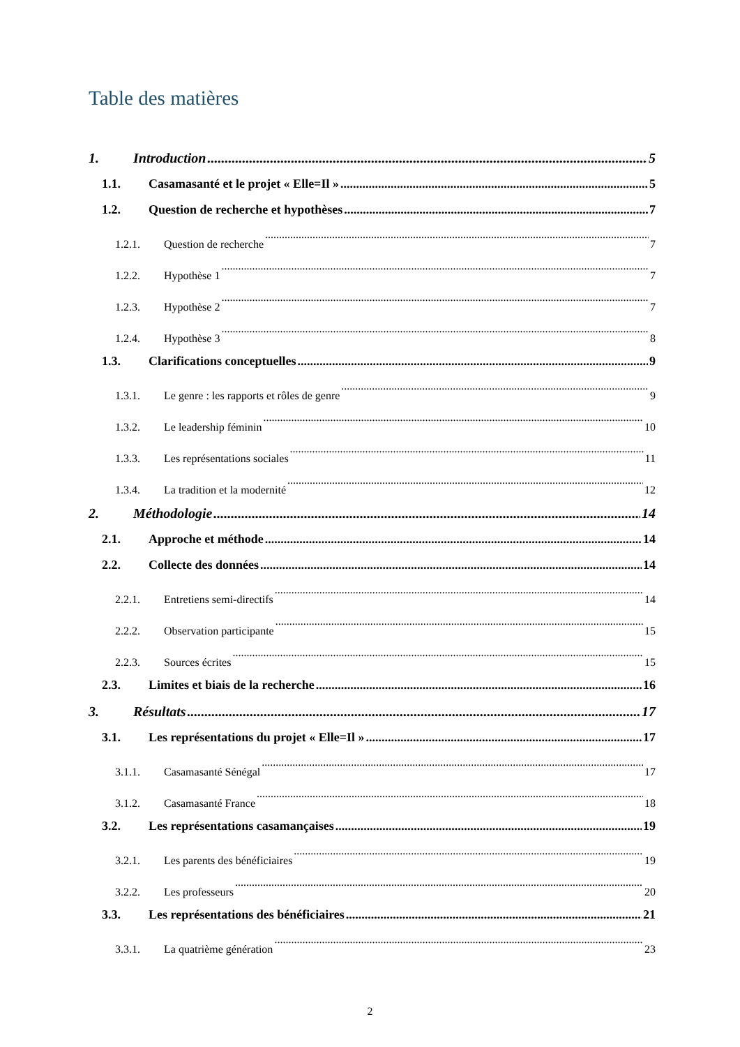Table des matières
1. Introduction 5
1.1. Casamasanté et le projet « Elle=Il » 5
1.2. Question de recherche et hypothèses 7
1.2.1. Question de recherche 7
1.2.2. Hypothèse 1 7
1.2.3. Hypothèse 2 7
1.2.4. Hypothèse 3 8
1.3. Clarifications conceptuelles 9
1.3.1. Le genre : les rapports et rôles de genre 9
1.3.2. Le leadership féminin 10
1.3.3. Les représentations sociales 11
1.3.4. La tradition et la modernité 12
2. Méthodologie 14
2.1. Approche et méthode 14
2.2. Collecte des données 14
2.2.1. Entretiens semi-directifs 14
2.2.2. Observation participante 15
2.2.3. Sources écrites 15
2.3. Limites et biais de la recherche 16
3. Résultats 17
3.1. Les représentations du projet « Elle=Il » 17
3.1.1. Casamasanté Sénégal 17
3.1.2. Casamasanté France 18
3.2. Les représentations casamançaises 19
3.2.1. Les parents des bénéficiaires 19
3.2.2. Les professeurs 20
3.3. Les représentations des bénéficiaires 21
3.3.1. La quatrième génération 23
2